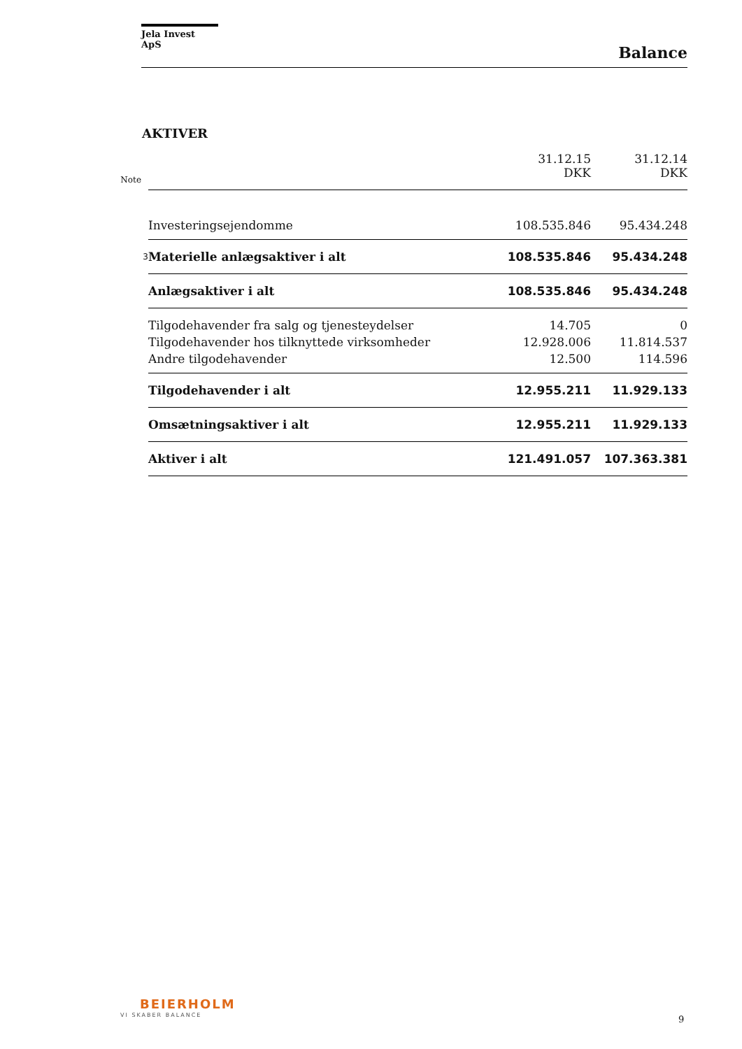Jela Invest ApS
Balance
AKTIVER
| Note | | 31.12.15 DKK | 31.12.14 DKK |
| | Investeringsejendomme | 108.535.846 | 95.434.248 |
| 3 | Materielle anlægsaktiver i alt | 108.535.846 | 95.434.248 |
| | Anlægsaktiver i alt | 108.535.846 | 95.434.248 |
| | Tilgodehavender fra salg og tjenesteydelser | 14.705 | 0 |
| | Tilgodehavender hos tilknyttede virksomheder | 12.928.006 | 11.814.537 |
| | Andre tilgodehavender | 12.500 | 114.596 |
| | Tilgodehavender i alt | 12.955.211 | 11.929.133 |
| | Omsætningsaktiver i alt | 12.955.211 | 11.929.133 |
| | Aktiver i alt | 121.491.057 | 107.363.381 |
BEIERHOLM
VI SKABER BALANCE 9